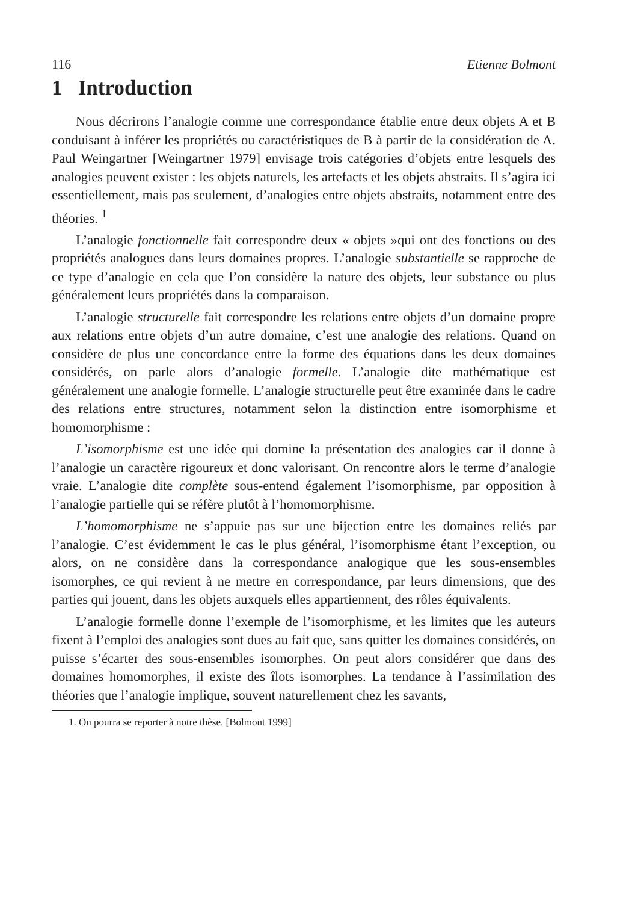116 Etienne Bolmont
1 Introduction
Nous décrirons l’analogie comme une correspondance établie entre deux objets A et B conduisant à inférer les propriétés ou caractéristiques de B à partir de la considération de A. Paul Weingartner [Weingartner 1979] envisage trois catégories d’objets entre lesquels des analogies peuvent exister : les objets naturels, les artefacts et les objets abstraits. Il s’agira ici essentiellement, mais pas seulement, d’analogies entre objets abstraits, notamment entre des théories. <sup>1</sup>
L’analogie fonctionnelle fait correspondre deux « objets »qui ont des fonctions ou des propriétés analogues dans leurs domaines propres. L’analogie substantielle se rapproche de ce type d’analogie en cela que l’on considère la nature des objets, leur substance ou plus généralement leurs propriétés dans la comparaison.
L’analogie structurelle fait correspondre les relations entre objets d’un domaine propre aux relations entre objets d’un autre domaine, c’est une analogie des relations. Quand on considère de plus une concordance entre la forme des équations dans les deux domaines considérés, on parle alors d’analogie formelle. L’analogie dite mathématique est généralement une analogie formelle. L’analogie structurelle peut être examinée dans le cadre des relations entre structures, notamment selon la distinction entre isomorphisme et homomorphisme :
L’isomorphisme est une idée qui domine la présentation des analogies car il donne à l’analogie un caractère rigoureux et donc valorisant. On rencontre alors le terme d’analogie vraie. L’analogie dite complète sous-entend également l’isomorphisme, par opposition à l’analogie partielle qui se réfère plutôt à l’homomorphisme.
L’homomorphisme ne s’appuie pas sur une bijection entre les domaines reliés par l’analogie. C’est évidemment le cas le plus général, l’isomorphisme étant l’exception, ou alors, on ne considère dans la correspondance analogique que les sous-ensembles isomorphes, ce qui revient à ne mettre en correspondance, par leurs dimensions, que des parties qui jouent, dans les objets auxquels elles appartiennent, des rôles équivalents.
L’analogie formelle donne l’exemple de l’isomorphisme, et les limites que les auteurs fixent à l’emploi des analogies sont dues au fait que, sans quitter les domaines considérés, on puisse s’écarter des sous-ensembles isomorphes. On peut alors considérer que dans des domaines homomorphes, il existe des îlots isomorphes. La tendance à l’assimilation des théories que l’analogie implique, souvent naturellement chez les savants,
1. On pourra se reporter à notre thèse. [Bolmont 1999]